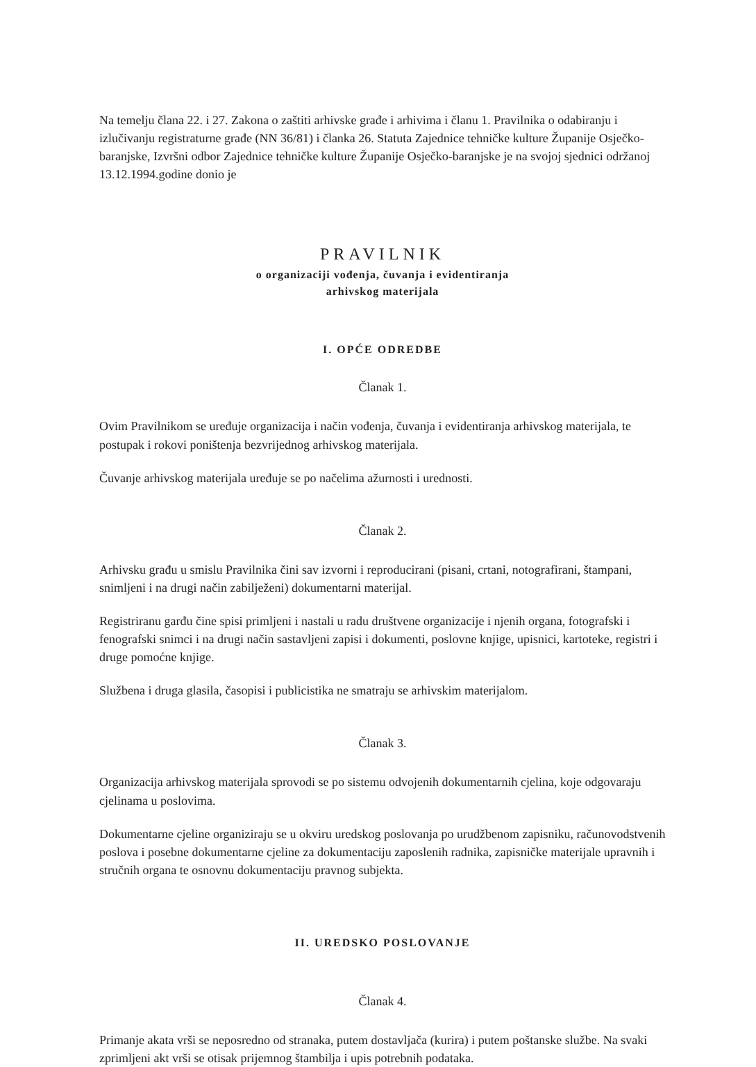Na temelju člana 22. i 27. Zakona o zaštiti arhivske građe i arhivima i članu 1. Pravilnika o odabiranju i izlučivanju registraturne građe (NN 36/81) i članka 26. Statuta Zajednice tehničke kulture Županije Osječko-baranjske, Izvršni odbor Zajednice tehničke kulture Županije Osječko-baranjske je na svojoj sjednici održanoj 13.12.1994.godine donio je
PRAVILNIK
o organizaciji vođenja, čuvanja i evidentiranja
arhivskog materijala
I. OPĆE ODREDBE
Članak 1.
Ovim Pravilnikom se uređuje organizacija i način vođenja, čuvanja i evidentiranja arhivskog materijala, te postupak i rokovi poništenja bezvrijednog arhivskog materijala.
Čuvanje arhivskog materijala uređuje se po načelima ažurnosti i urednosti.
Članak 2.
Arhivsku građu u smislu Pravilnika čini sav izvorni i reproducirani (pisani, crtani, notografirani, štampani, snimljeni i na drugi način zabilježeni) dokumentarni materijal.
Registriranu garđu čine spisi primljeni i nastali u radu društvene organizacije i njenih organa, fotografski i fenografski snimci i na drugi način sastavljeni zapisi i dokumenti, poslovne knjige, upisnici, kartoteke, registri i druge pomoćne knjige.
Službena i druga glasila, časopisi i publicistika ne smatraju se arhivskim materijalom.
Članak 3.
Organizacija arhivskog materijala sprovodi se po sistemu odvojenih dokumentarnih cjelina, koje odgovaraju cjelinama u poslovima.
Dokumentarne cjeline organiziraju se u okviru uredskog poslovanja po urudžbenom zapisniku, računovodstvenih poslova i posebne dokumentarne cjeline za dokumentaciju zaposlenih radnika, zapisničke materijale upravnih i stručnih organa te osnovnu dokumentaciju pravnog subjekta.
II. UREDSKO POSLOVANJE
Članak 4.
Primanje akata vrši se neposredno od stranaka, putem dostavljača (kurira) i putem poštanske službe. Na svaki zprimljeni akt vrši se otisak prijemnog štambilja i upis potrebnih podataka.